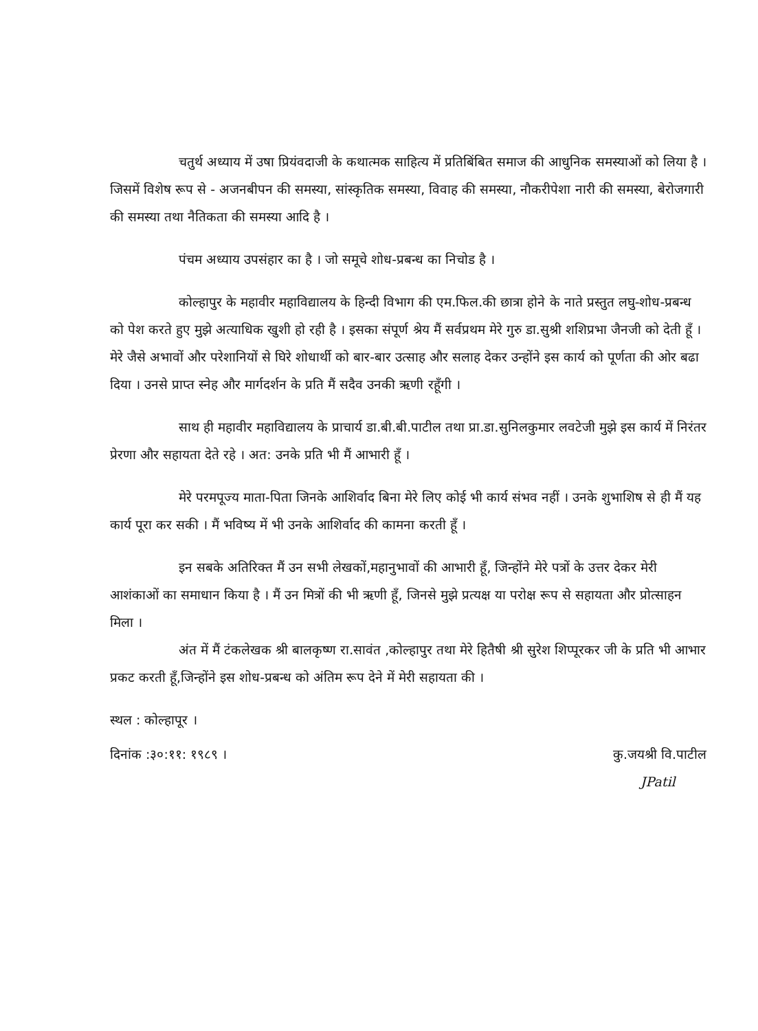चतुर्थ अध्याय में उषा प्रियंवदाजी के कथात्मक साहित्य में प्रतिबिंबित समाज की आधुनिक समस्याओं को लिया है । जिसमें विशेष रूप से - अजनबीपन की समस्या, सांस्कृतिक समस्या, विवाह की समस्या, नौकरीपेशा नारी की समस्या, बेरोजगारी की समस्या तथा नैतिकता की समस्या आदि है ।
पंचम अध्याय उपसंहार का है । जो समूचे शोध-प्रबन्ध का निचोड है ।
कोल्हापुर के महावीर महाविद्यालय के हिन्दी विभाग की एम.फिल.की छात्रा होने के नाते प्रस्तुत लघु-शोध-प्रबन्ध को पेश करते हुए मुझे अत्याधिक खुशी हो रही है । इसका संपूर्ण श्रेय मैं सर्वप्रथम मेरे गुरु डा.सुश्री शशिप्रभा जैनजी को देती हूँ । मेरे जैसे अभावों और परेशानियों से घिरे शोधार्थी को बार-बार उत्साह और सलाह देकर उन्होंने इस कार्य को पूर्णता की ओर बढा दिया । उनसे प्राप्त स्नेह और मार्गदर्शन के प्रति मैं सदैव उनकी ऋणी रहूँगी ।
साथ ही महावीर महाविद्यालय के प्राचार्य डा.बी.बी.पाटील तथा प्रा.डा.सुनिलकुमार लवटेजी मुझे इस कार्य में निरंतर प्रेरणा और सहायता देते रहे । अत: उनके प्रति भी मैं आभारी हूँ ।
मेरे परमपूज्य माता-पिता जिनके आशिर्वाद बिना मेरे लिए कोई भी कार्य संभव नहीं । उनके शुभाशिष से ही मैं यह कार्य पूरा कर सकी । मैं भविष्य में भी उनके आशिर्वाद की कामना करती हूँ ।
इन सबके अतिरिक्त मैं उन सभी लेखकों,महानुभावों की आभारी हूँ, जिन्होंने मेरे पत्रों के उत्तर देकर मेरी आशंकाओं का समाधान किया है । मैं उन मित्रों की भी ऋणी हूँ, जिनसे मुझे प्रत्यक्ष या परोक्ष रूप से सहायता और प्रोत्साहन मिला ।
अंत में मैं टंकलेखक श्री बालकृष्ण रा.सावंत ,कोल्हापुर तथा मेरे हितैषी श्री सुरेश शिप्पूरकर जी के प्रति भी आभार प्रकट करती हूँ,जिन्होंने इस शोध-प्रबन्ध को अंतिम रूप देने में मेरी सहायता की ।
स्थल : कोल्हापूर ।
दिनांक :३०:११: १९८९ । कु.जयश्री वि.पाटील
JPatil